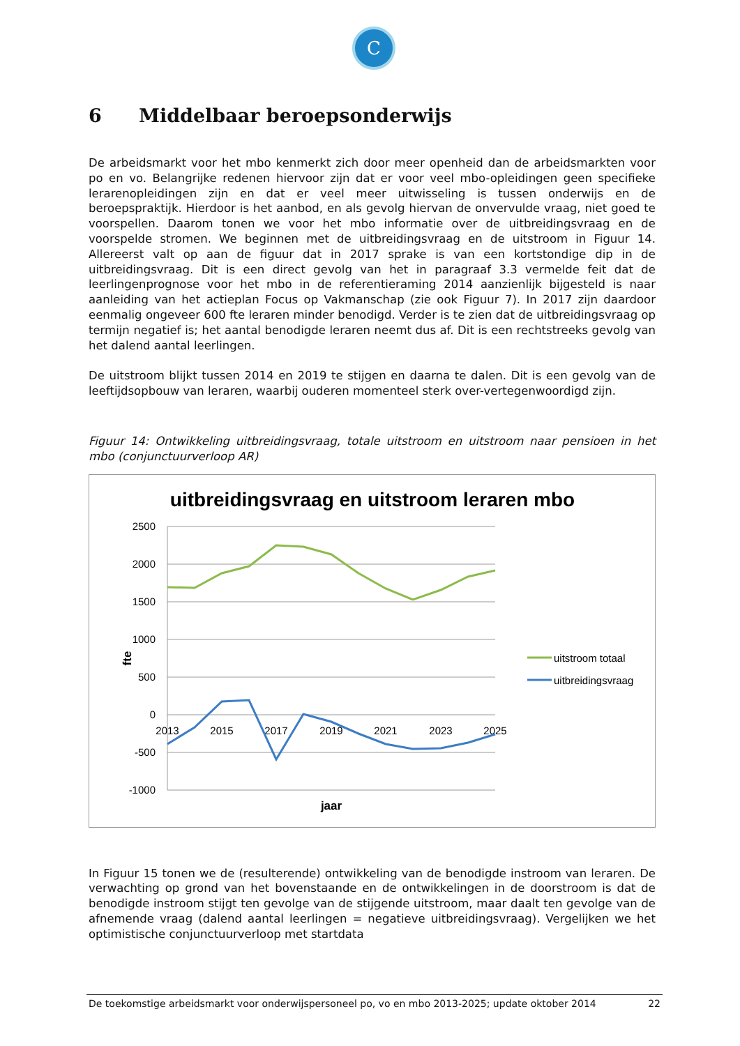C
6 Middelbaar beroepsonderwijs
De arbeidsmarkt voor het mbo kenmerkt zich door meer openheid dan de arbeidsmarkten voor po en vo. Belangrijke redenen hiervoor zijn dat er voor veel mbo-opleidingen geen specifieke lerarenopleidingen zijn en dat er veel meer uitwisseling is tussen onderwijs en de beroepspraktijk. Hierdoor is het aanbod, en als gevolg hiervan de onvervulde vraag, niet goed te voorspellen. Daarom tonen we voor het mbo informatie over de uitbreidingsvraag en de voorspelde stromen. We beginnen met de uitbreidingsvraag en de uitstroom in Figuur 14. Allereerst valt op aan de figuur dat in 2017 sprake is van een kortstondige dip in de uitbreidingsvraag. Dit is een direct gevolg van het in paragraaf 3.3 vermelde feit dat de leerlingenprognose voor het mbo in de referentieraming 2014 aanzienlijk bijgesteld is naar aanleiding van het actieplan Focus op Vakmanschap (zie ook Figuur 7). In 2017 zijn daardoor eenmalig ongeveer 600 fte leraren minder benodigd. Verder is te zien dat de uitbreidingsvraag op termijn negatief is; het aantal benodigde leraren neemt dus af. Dit is een rechtstreeks gevolg van het dalend aantal leerlingen.
De uitstroom blijkt tussen 2014 en 2019 te stijgen en daarna te dalen. Dit is een gevolg van de leeftijdsopbouw van leraren, waarbij ouderen momenteel sterk over-vertegenwoordigd zijn.
Figuur 14: Ontwikkeling uitbreidingsvraag, totale uitstroom en uitstroom naar pensioen in het mbo (conjunctuurverloop AR)
uitbreidingsvraag en uitstroom leraren mbo
2500
2000
1500
1000
500
0
-500
-1000
2013
2015
2017
2019
2021
2023
2025
jaar
fte
uitstroom totaal
uitbreidingsvraag
In Figuur 15 tonen we de (resulterende) ontwikkeling van de benodigde instroom van leraren. De verwachting op grond van het bovenstaande en de ontwikkelingen in de doorstroom is dat de benodigde instroom stijgt ten gevolge van de stijgende uitstroom, maar daalt ten gevolge van de afnemende vraag (dalend aantal leerlingen = negatieve uitbreidingsvraag). Vergelijken we het optimistische conjunctuurverloop met startdata
De toekomstige arbeidsmarkt voor onderwijspersoneel po, vo en mbo 2013-2025; update oktober 2014 22